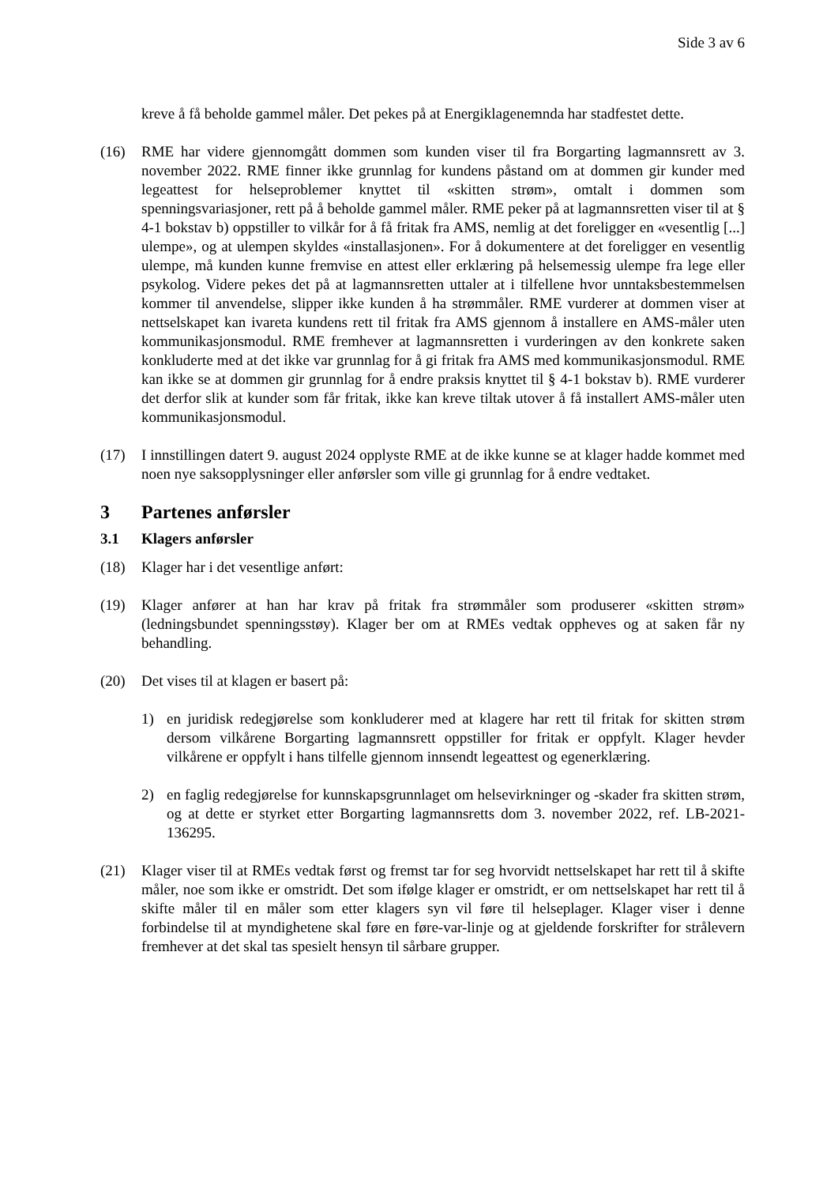Side 3 av 6
kreve å få beholde gammel måler. Det pekes på at Energiklagenemnda har stadfestet dette.
(16) RME har videre gjennomgått dommen som kunden viser til fra Borgarting lagmannsrett av 3. november 2022. RME finner ikke grunnlag for kundens påstand om at dommen gir kunder med legeattest for helseproblemer knyttet til «skitten strøm», omtalt i dommen som spenningsvariasjoner, rett på å beholde gammel måler. RME peker på at lagmannsretten viser til at § 4-1 bokstav b) oppstiller to vilkår for å få fritak fra AMS, nemlig at det foreligger en «vesentlig [...] ulempe», og at ulempen skyldes «installasjonen». For å dokumentere at det foreligger en vesentlig ulempe, må kunden kunne fremvise en attest eller erklæring på helsemessig ulempe fra lege eller psykolog. Videre pekes det på at lagmannsretten uttaler at i tilfellene hvor unntaksbestemmelsen kommer til anvendelse, slipper ikke kunden å ha strømmåler. RME vurderer at dommen viser at nettselskapet kan ivareta kundens rett til fritak fra AMS gjennom å installere en AMS-måler uten kommunikasjonsmodul. RME fremhever at lagmannsretten i vurderingen av den konkrete saken konkluderte med at det ikke var grunnlag for å gi fritak fra AMS med kommunikasjonsmodul. RME kan ikke se at dommen gir grunnlag for å endre praksis knyttet til § 4-1 bokstav b). RME vurderer det derfor slik at kunder som får fritak, ikke kan kreve tiltak utover å få installert AMS-måler uten kommunikasjonsmodul.
(17) I innstillingen datert 9. august 2024 opplyste RME at de ikke kunne se at klager hadde kommet med noen nye saksopplysninger eller anførsler som ville gi grunnlag for å endre vedtaket.
3 Partenes anførsler
3.1 Klagers anførsler
(18) Klager har i det vesentlige anført:
(19) Klager anfører at han har krav på fritak fra strømmåler som produserer «skitten strøm» (ledningsbundet spenningsstøy). Klager ber om at RMEs vedtak oppheves og at saken får ny behandling.
(20) Det vises til at klagen er basert på:
1) en juridisk redegjørelse som konkluderer med at klagere har rett til fritak for skitten strøm dersom vilkårene Borgarting lagmannsrett oppstiller for fritak er oppfylt. Klager hevder vilkårene er oppfylt i hans tilfelle gjennom innsendt legeattest og egenerklæring.
2) en faglig redegjørelse for kunnskapsgrunnlaget om helsevirkninger og -skader fra skitten strøm, og at dette er styrket etter Borgarting lagmannsretts dom 3. november 2022, ref. LB-2021-136295.
(21) Klager viser til at RMEs vedtak først og fremst tar for seg hvorvidt nettselskapet har rett til å skifte måler, noe som ikke er omstridt. Det som ifølge klager er omstridt, er om nettselskapet har rett til å skifte måler til en måler som etter klagers syn vil føre til helseplager. Klager viser i denne forbindelse til at myndighetene skal føre en føre-var-linje og at gjeldende forskrifter for strålevern fremhever at det skal tas spesielt hensyn til sårbare grupper.